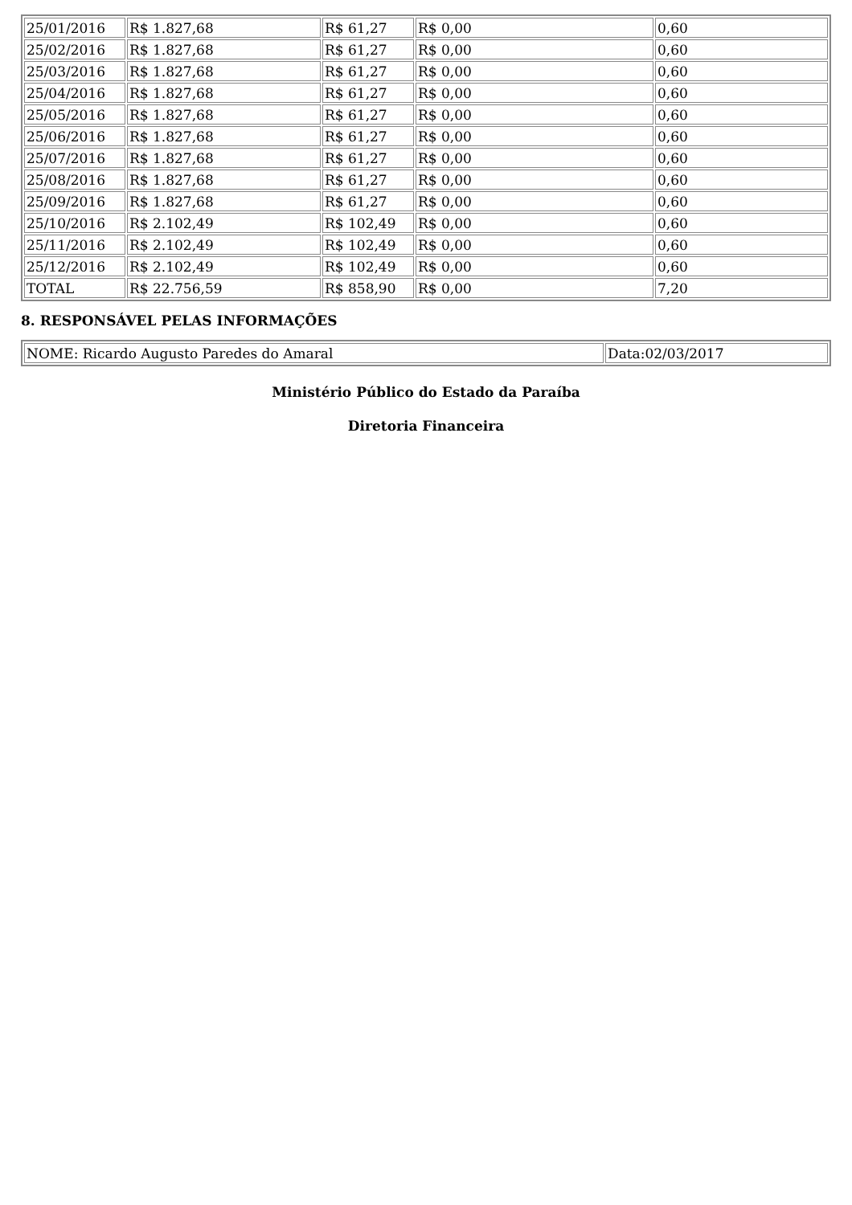| 25/01/2016 | R$ 1.827,68 | R$ 61,27 | R$ 0,00 | 0,60 |
| 25/02/2016 | R$ 1.827,68 | R$ 61,27 | R$ 0,00 | 0,60 |
| 25/03/2016 | R$ 1.827,68 | R$ 61,27 | R$ 0,00 | 0,60 |
| 25/04/2016 | R$ 1.827,68 | R$ 61,27 | R$ 0,00 | 0,60 |
| 25/05/2016 | R$ 1.827,68 | R$ 61,27 | R$ 0,00 | 0,60 |
| 25/06/2016 | R$ 1.827,68 | R$ 61,27 | R$ 0,00 | 0,60 |
| 25/07/2016 | R$ 1.827,68 | R$ 61,27 | R$ 0,00 | 0,60 |
| 25/08/2016 | R$ 1.827,68 | R$ 61,27 | R$ 0,00 | 0,60 |
| 25/09/2016 | R$ 1.827,68 | R$ 61,27 | R$ 0,00 | 0,60 |
| 25/10/2016 | R$ 2.102,49 | R$ 102,49 | R$ 0,00 | 0,60 |
| 25/11/2016 | R$ 2.102,49 | R$ 102,49 | R$ 0,00 | 0,60 |
| 25/12/2016 | R$ 2.102,49 | R$ 102,49 | R$ 0,00 | 0,60 |
| TOTAL | R$ 22.756,59 | R$ 858,90 | R$ 0,00 | 7,20 |
8. RESPONSÁVEL PELAS INFORMAÇÕES
| NOME: Ricardo Augusto Paredes do Amaral | Data:02/03/2017 |
Ministério Público do Estado da Paraíba
Diretoria Financeira